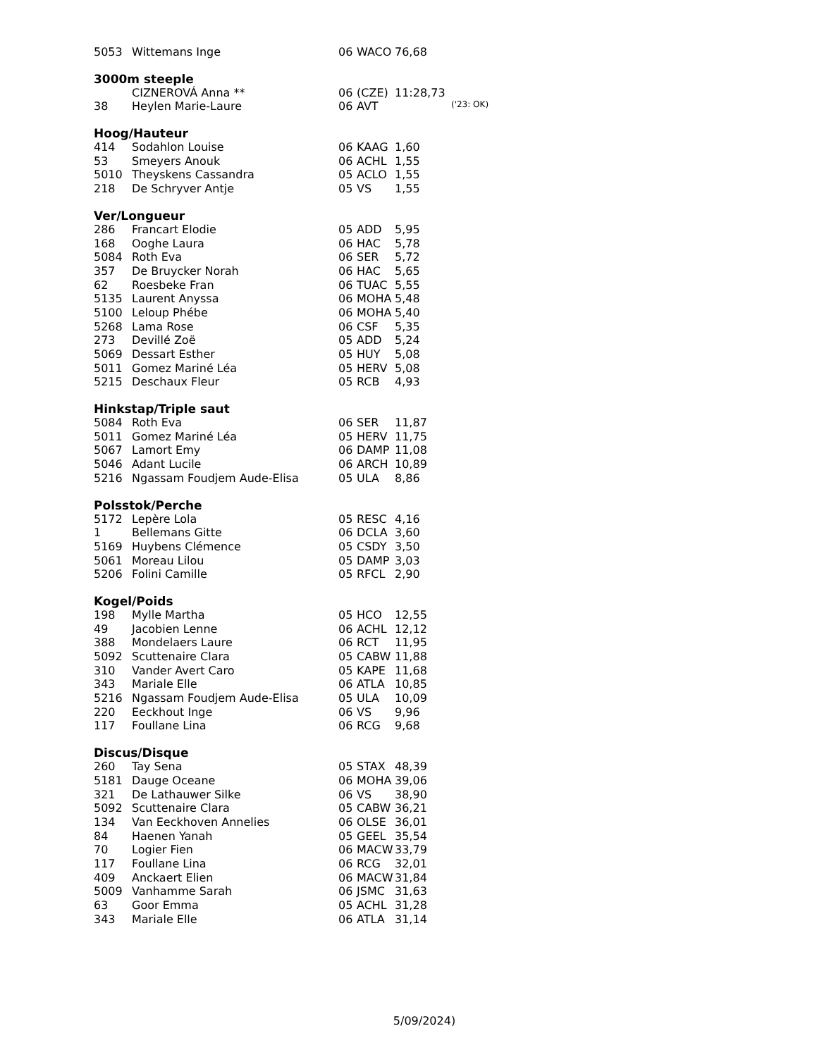| 5053 | Wittemans Inge | 06 | WACO | 76,68 |
3000m steeple
| | CIZNEROVÁ Anna ** | 06 | (CZE) | 11:28,73 | |
| 38 | Heylen Marie-Laure | 06 | AVT | | ('23: OK) |
Hoog/Hauteur
| 414 | Sodahlon Louise | 06 | KAAG | 1,60 |
| 53 | Smeyers Anouk | 06 | ACHL | 1,55 |
| 5010 | Theyskens Cassandra | 05 | ACLO | 1,55 |
| 218 | De Schryver Antje | 05 | VS | 1,55 |
Ver/Longueur
| 286 | Francart Elodie | 05 | ADD | 5,95 |
| 168 | Ooghe Laura | 06 | HAC | 5,78 |
| 5084 | Roth Eva | 06 | SER | 5,72 |
| 357 | De Bruycker Norah | 06 | HAC | 5,65 |
| 62 | Roesbeke Fran | 06 | TUAC | 5,55 |
| 5135 | Laurent Anyssa | 06 | MOHA | 5,48 |
| 5100 | Leloup Phébe | 06 | MOHA | 5,40 |
| 5268 | Lama Rose | 06 | CSF | 5,35 |
| 273 | Devillé Zoë | 05 | ADD | 5,24 |
| 5069 | Dessart Esther | 05 | HUY | 5,08 |
| 5011 | Gomez Mariné Léa | 05 | HERV | 5,08 |
| 5215 | Deschaux Fleur | 05 | RCB | 4,93 |
Hinkstap/Triple saut
| 5084 | Roth Eva | 06 | SER | 11,87 |
| 5011 | Gomez Mariné Léa | 05 | HERV | 11,75 |
| 5067 | Lamort Emy | 06 | DAMP | 11,08 |
| 5046 | Adant Lucile | 06 | ARCH | 10,89 |
| 5216 | Ngassam Foudjem Aude-Elisa | 05 | ULA | 8,86 |
Polsstok/Perche
| 5172 | Lepère Lola | 05 | RESC | 4,16 |
| 1 | Bellemans Gitte | 06 | DCLA | 3,60 |
| 5169 | Huybens Clémence | 05 | CSDY | 3,50 |
| 5061 | Moreau Lilou | 05 | DAMP | 3,03 |
| 5206 | Folini Camille | 05 | RFCL | 2,90 |
Kogel/Poids
| 198 | Mylle Martha | 05 | HCO | 12,55 |
| 49 | Jacobien Lenne | 06 | ACHL | 12,12 |
| 388 | Mondelaers Laure | 06 | RCT | 11,95 |
| 5092 | Scuttenaire Clara | 05 | CABW | 11,88 |
| 310 | Vander Avert Caro | 05 | KAPE | 11,68 |
| 343 | Mariale Elle | 06 | ATLA | 10,85 |
| 5216 | Ngassam Foudjem Aude-Elisa | 05 | ULA | 10,09 |
| 220 | Eeckhout Inge | 06 | VS | 9,96 |
| 117 | Foullane Lina | 06 | RCG | 9,68 |
Discus/Disque
| 260 | Tay Sena | 05 | STAX | 48,39 |
| 5181 | Dauge Oceane | 06 | MOHA | 39,06 |
| 321 | De Lathauwer Silke | 06 | VS | 38,90 |
| 5092 | Scuttenaire Clara | 05 | CABW | 36,21 |
| 134 | Van Eeckhoven Annelies | 06 | OLSE | 36,01 |
| 84 | Haenen Yanah | 05 | GEEL | 35,54 |
| 70 | Logier Fien | 06 | MACW | 33,79 |
| 117 | Foullane Lina | 06 | RCG | 32,01 |
| 409 | Anckaert Elien | 06 | MACW | 31,84 |
| 5009 | Vanhamme Sarah | 06 | JSMC | 31,63 |
| 63 | Goor Emma | 05 | ACHL | 31,28 |
| 343 | Mariale Elle | 06 | ATLA | 31,14 |
5/09/2024)